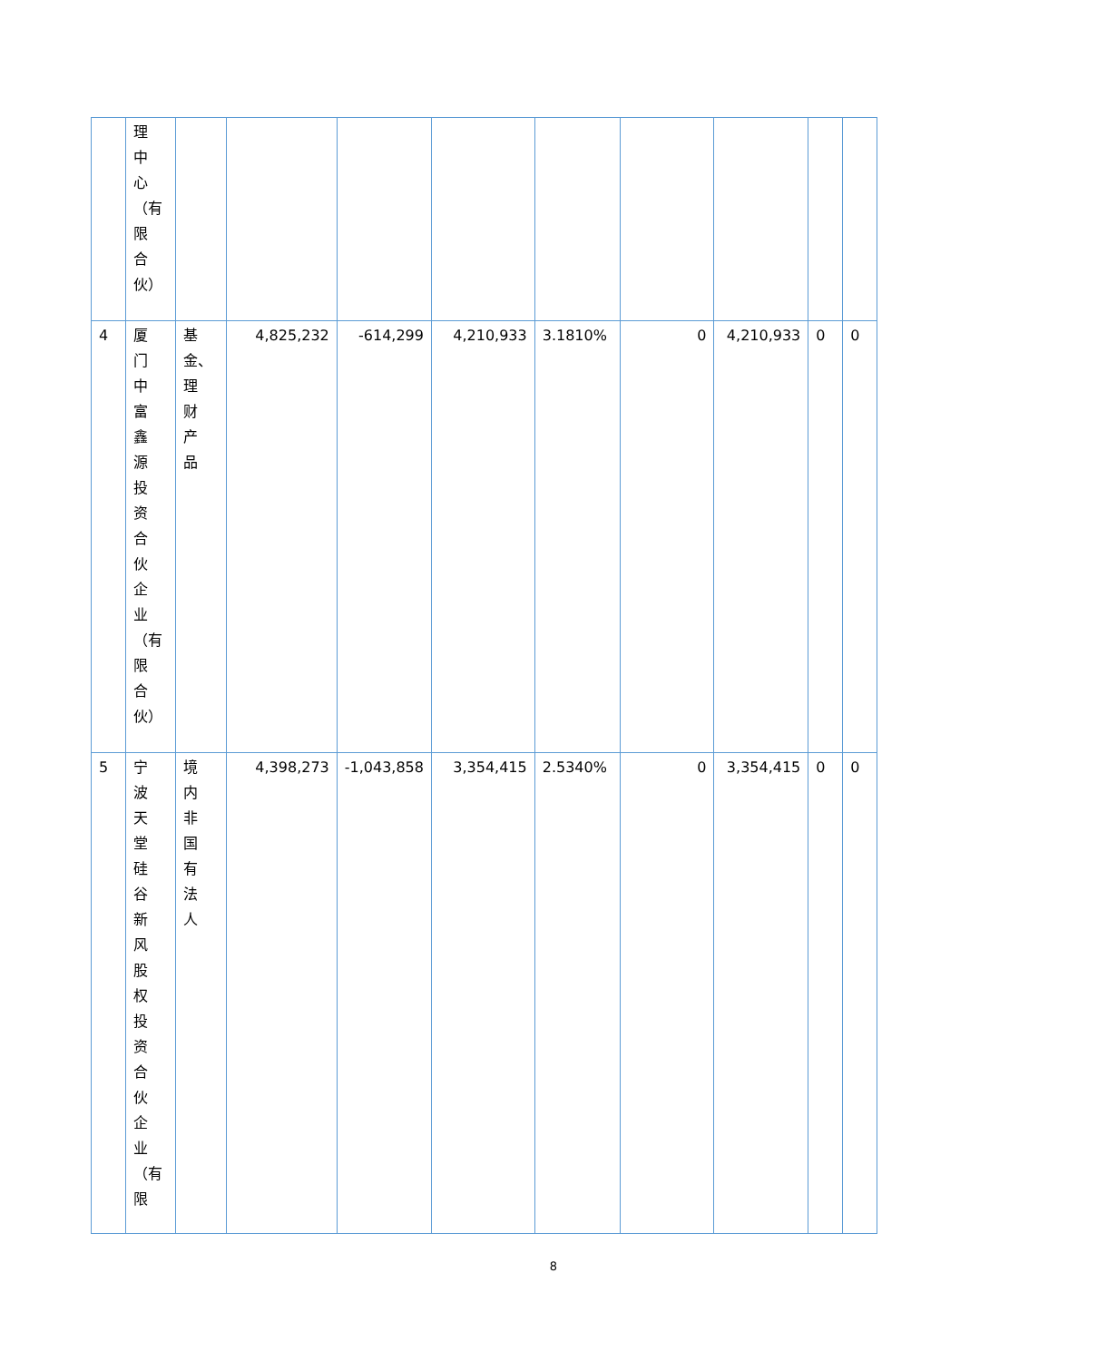| | 理中心（有限合伙） | | | | | | | | | |
| 4 | 厦门中富鑫源投资合伙企业（有限合伙） | 基金、理财产品 | 4,825,232 | -614,299 | 4,210,933 | 3.1810% | 0 | 4,210,933 | 0 | 0 |
| 5 | 宁波天堂硅谷新风股权投资合伙企业（有限 | 境内非国有法人 | 4,398,273 | -1,043,858 | 3,354,415 | 2.5340% | 0 | 3,354,415 | 0 | 0 |
8